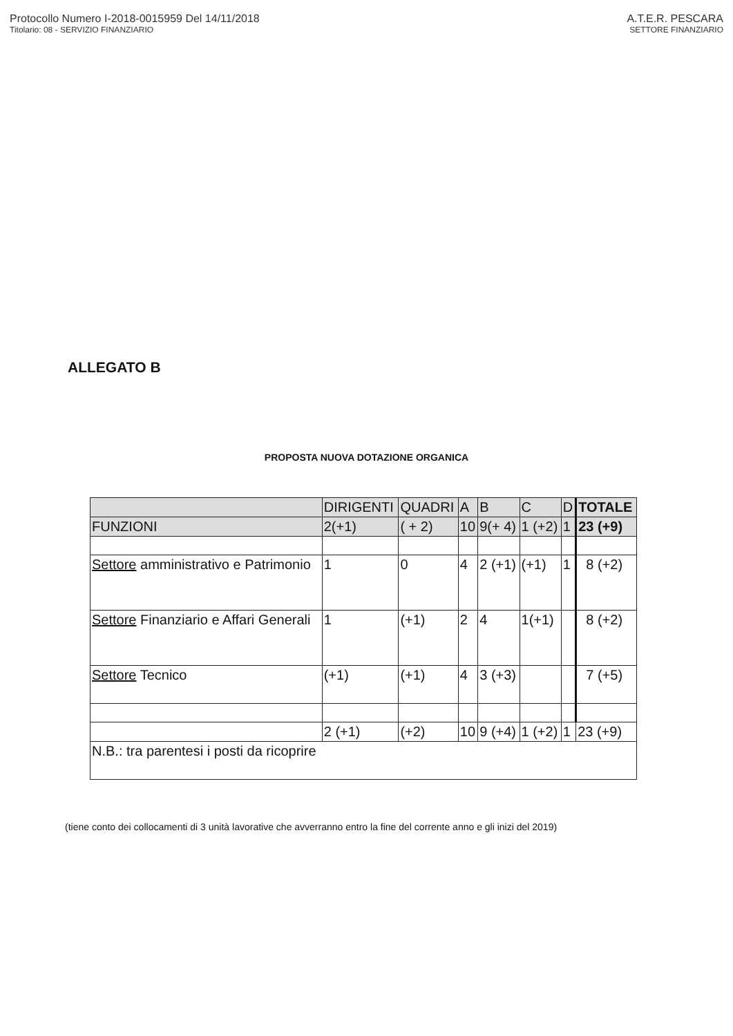Protocollo Numero I-2018-0015959 Del 14/11/2018
Titolario: 08 - SERVIZIO FINANZIARIO
A.T.E.R. PESCARA
SETTORE FINANZIARIO
ALLEGATO B
PROPOSTA NUOVA DOTAZIONE ORGANICA
| | DIRIGENTI | QUADRI | A | B | C | D | TOTALE |
| FUNZIONI | 2(+1) | ( + 2) | 10 | 9(+ 4) | 1 (+2) | 1 | 23 (+9) |
| Settore amministrativo e Patrimonio | 1 | 0 | 4 | 2 (+1) | (+1) | 1 | 8 (+2) |
| Settore Finanziario e Affari Generali | 1 | (+1) | 2 | 4 | 1(+1) | | 8 (+2) |
| Settore Tecnico | (+1) | (+1) | 4 | 3 (+3) | | | 7 (+5) |
| | 2 (+1) | (+2) | 10 | 9 (+4) | 1 (+2) | 1 | 23 (+9) |
| N.B.: tra parentesi i posti da ricoprire | | | | | | | |
(tiene conto dei collocamenti di 3 unità lavorative che avverranno entro la fine del corrente anno e gli inizi del 2019)